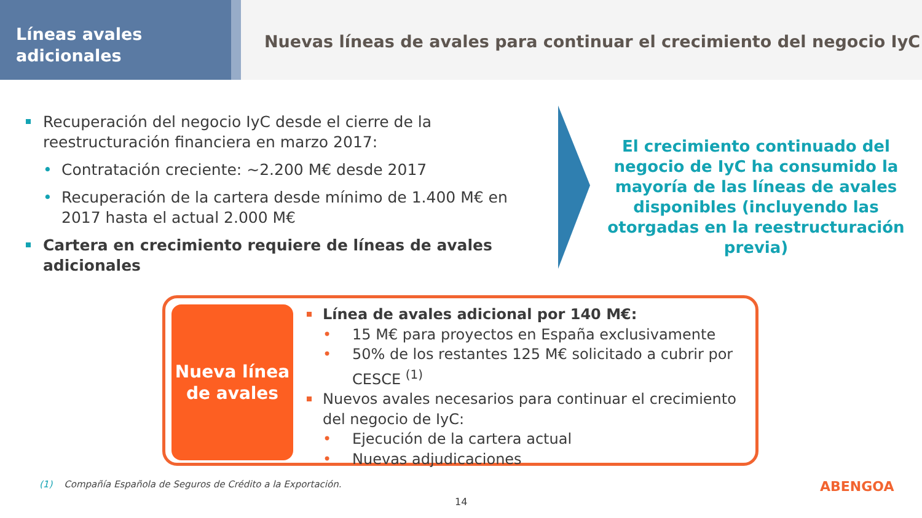Líneas avales
adicionales
Nuevas líneas de avales para continuar el crecimiento del negocio IyC
Recuperación del negocio IyC desde el cierre de la reestructuración financiera en marzo 2017:
• Contratación creciente: ~2.200 M€ desde 2017
• Recuperación de la cartera desde mínimo de 1.400 M€ en 2017 hasta el actual 2.000 M€
Cartera en crecimiento requiere de líneas de avales adicionales
El crecimiento continuado del negocio de IyC ha consumido la mayoría de las líneas de avales disponibles (incluyendo las otorgadas en la reestructuración previa)
Nueva línea
de avales
Línea de avales adicional por 140 M€:
• 15 M€ para proyectos en España exclusivamente
• 50% de los restantes 125 M€ solicitado a cubrir por CESCE <sup>(1)</sup>
Nuevos avales necesarios para continuar el crecimiento del negocio de IyC:
• Ejecución de la cartera actual
• Nuevas adjudicaciones
(1) Compañía Española de Seguros de Crédito a la Exportación.
14
ABENGOA